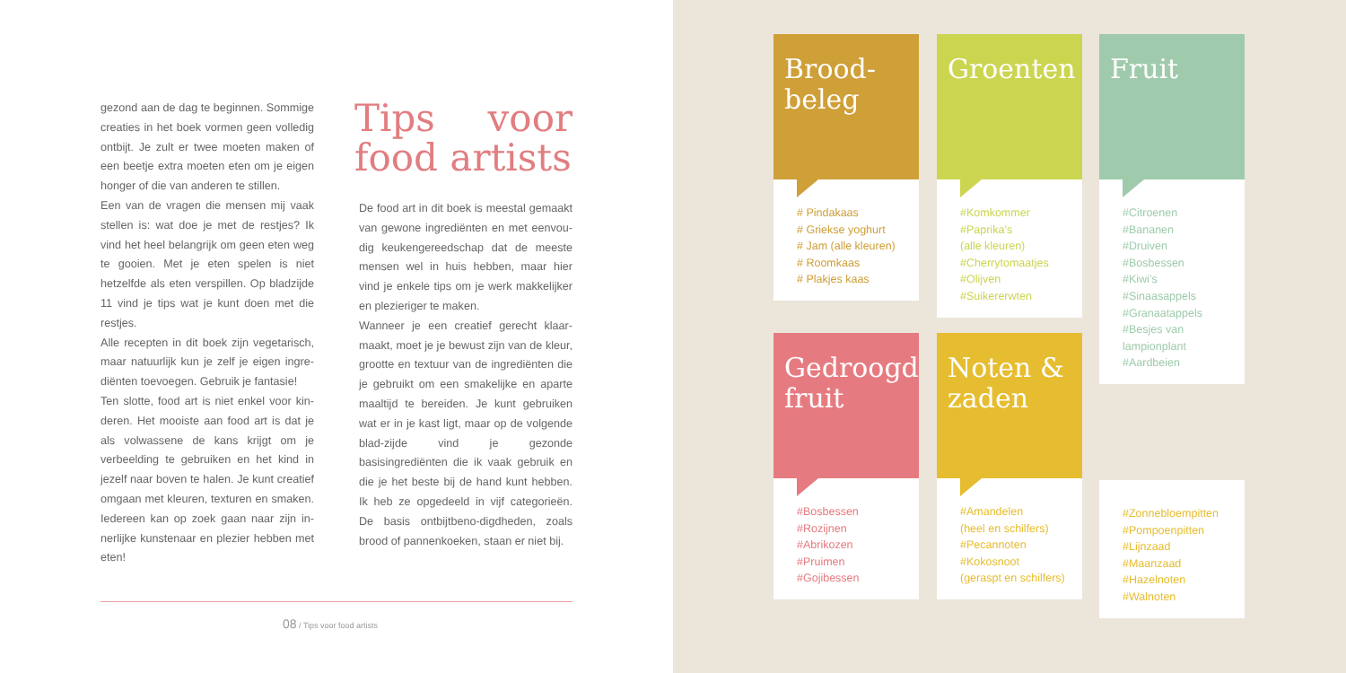gezond aan de dag te beginnen. Sommige creaties in het boek vormen geen volledig ontbijt. Je zult er twee moeten maken of een beetje extra moeten eten om je eigen honger of die van anderen te stillen.
Een van de vragen die mensen mij vaak stellen is: wat doe je met de restjes? Ik vind het heel belangrijk om geen eten weg te gooien. Met je eten spelen is niet hetzelfde als eten verspillen. Op bladzijde 11 vind je tips wat je kunt doen met die restjes.
Alle recepten in dit boek zijn vegetarisch, maar natuurlijk kun je zelf je eigen ingre-diënten toevoegen. Gebruik je fantasie!
Ten slotte, food art is niet enkel voor kin-deren. Het mooiste aan food art is dat je als volwassene de kans krijgt om je verbeelding te gebruiken en het kind in jezelf naar boven te halen. Je kunt creatief omgaan met kleuren, texturen en smaken. Iedereen kan op zoek gaan naar zijn in-nerlijke kunstenaar en plezier hebben met eten!
Tips voor food artists
De food art in dit boek is meestal gemaakt van gewone ingrediënten en met eenvou-dig keukengereedschap dat de meeste mensen wel in huis hebben, maar hier vind je enkele tips om je werk makkelijker en plezieriger te maken.
Wanneer je een creatief gerecht klaar-maakt, moet je je bewust zijn van de kleur, grootte en textuur van de ingrediënten die je gebruikt om een smakelijke en aparte maaltijd te bereiden. Je kunt gebruiken wat er in je kast ligt, maar op de volgende blad-zijde vind je gezonde basisingrediënten die ik vaak gebruik en die je het beste bij de hand kunt hebben. Ik heb ze opgedeeld in vijf categorieën. De basis ontbijtbeno-digdheden, zoals brood of pannenkoeken, staan er niet bij.
08 / Tips voor food artists
Brood-
beleg
# Pindakaas
# Griekse yoghurt
# Jam (alle kleuren)
# Roomkaas
# Plakjes kaas
Groenten
#Komkommer
#Paprika’s
(alle kleuren)
#Cherrytomaatjes
#Olijven
#Suikererwten
Fruit
#Citroenen
#Bananen
#Druiven
#Bosbessen
#Kiwi’s
#Sinaasappels
#Granaatappels
#Besjes van lampionplant
#Aardbeien
Gedroogd
fruit
#Bosbessen
#Rozijnen
#Abrikozen
#Pruimen
#Gojibessen
Noten &
zaden
#Amandelen
(heel en schilfers)
#Pecannoten
#Kokosnoot
(geraspt en schilfers)
#Zonnebloempitten
#Pompoenpitten
#Lijnzaad
#Maanzaad
#Hazelnoten
#Walnoten